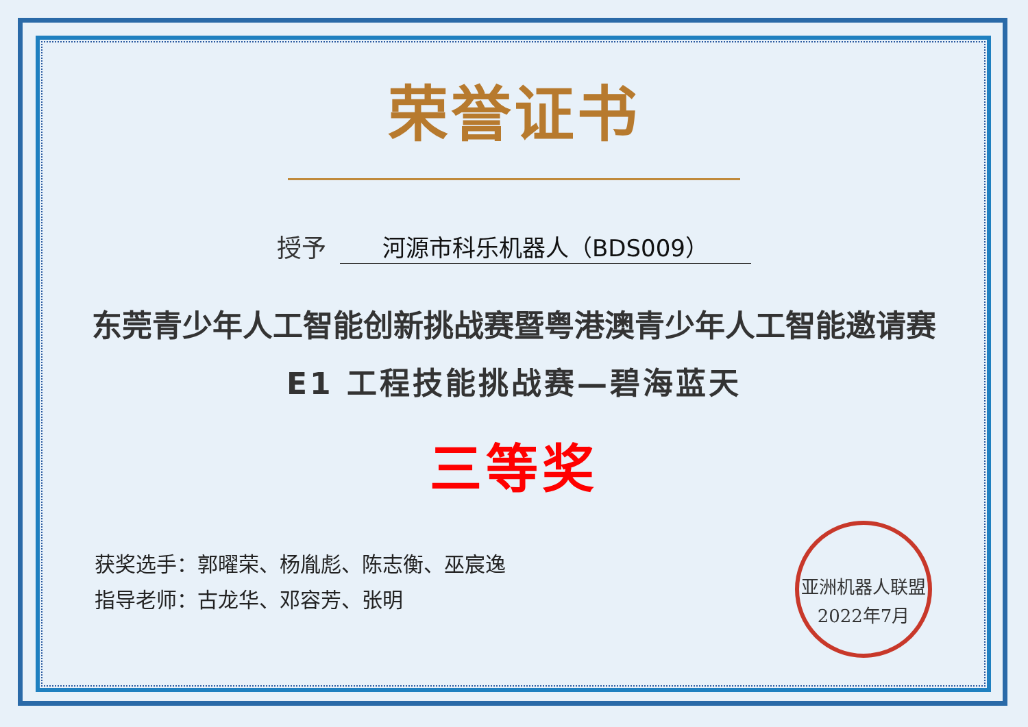荣誉证书
授予 河源市科乐机器人（BDS009）
东莞青少年人工智能创新挑战赛暨粤港澳青少年人工智能邀请赛
E1 工程技能挑战赛—碧海蓝天
三等奖
获奖选手：郭曜荣、杨胤彪、陈志衡、巫宸逸
指导老师：古龙华、邓容芳、张明
亚洲机器人联盟
2022年7月